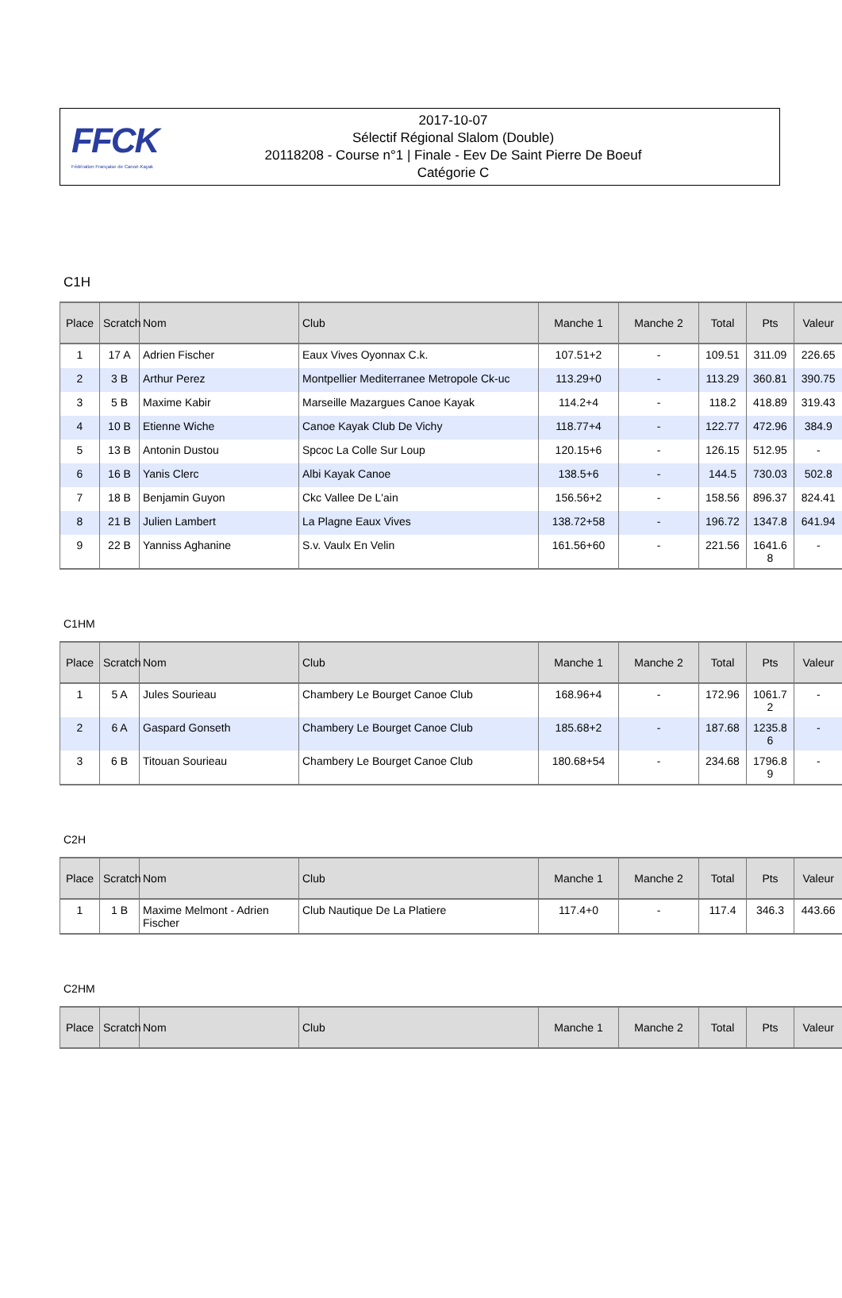FFCK
Fédération Française de Canoë-Kayak
2017-10-07
Sélectif Régional Slalom (Double)
20118208 - Course n°1 | Finale - Eev De Saint Pierre De Boeuf
Catégorie C
C1H
| Place | Scratch | Nom | Club | Manche 1 | Manche 2 | Total | Pts | Valeur |
| --- | --- | --- | --- | --- | --- | --- | --- | --- |
| 1 | 17 A | Adrien Fischer | Eaux Vives Oyonnax C.k. | 107.51+2 | - | 109.51 | 311.09 | 226.65 |
| 2 | 3 B | Arthur Perez | Montpellier Mediterranee Metropole Ck-uc | 113.29+0 | - | 113.29 | 360.81 | 390.75 |
| 3 | 5 B | Maxime Kabir | Marseille Mazargues Canoe Kayak | 114.2+4 | - | 118.2 | 418.89 | 319.43 |
| 4 | 10 B | Etienne Wiche | Canoe Kayak Club De Vichy | 118.77+4 | - | 122.77 | 472.96 | 384.9 |
| 5 | 13 B | Antonin Dustou | Spcoc La Colle Sur Loup | 120.15+6 | - | 126.15 | 512.95 | - |
| 6 | 16 B | Yanis Clerc | Albi Kayak Canoe | 138.5+6 | - | 144.5 | 730.03 | 502.8 |
| 7 | 18 B | Benjamin Guyon | Ckc Vallee De L'ain | 156.56+2 | - | 158.56 | 896.37 | 824.41 |
| 8 | 21 B | Julien Lambert | La Plagne Eaux Vives | 138.72+58 | - | 196.72 | 1347.8 | 641.94 |
| 9 | 22 B | Yanniss Aghanine | S.v. Vaulx En Velin | 161.56+60 | - | 221.56 | 1641.6 8 | - |
C1HM
| Place | Scratch | Nom | Club | Manche 1 | Manche 2 | Total | Pts | Valeur |
| --- | --- | --- | --- | --- | --- | --- | --- | --- |
| 1 | 5 A | Jules Sourieau | Chambery Le Bourget Canoe Club | 168.96+4 | - | 172.96 | 1061.7 2 | - |
| 2 | 6 A | Gaspard Gonseth | Chambery Le Bourget Canoe Club | 185.68+2 | - | 187.68 | 1235.8 6 | - |
| 3 | 6 B | Titouan Sourieau | Chambery Le Bourget Canoe Club | 180.68+54 | - | 234.68 | 1796.8 9 | - |
C2H
| Place | Scratch | Nom | Club | Manche 1 | Manche 2 | Total | Pts | Valeur |
| --- | --- | --- | --- | --- | --- | --- | --- | --- |
| 1 | 1 B | Maxime Melmont - Adrien Fischer | Club Nautique De La Platiere | 117.4+0 | - | 117.4 | 346.3 | 443.66 |
C2HM
| Place | Scratch | Nom | Club | Manche 1 | Manche 2 | Total | Pts | Valeur |
| --- | --- | --- | --- | --- | --- | --- | --- | --- |